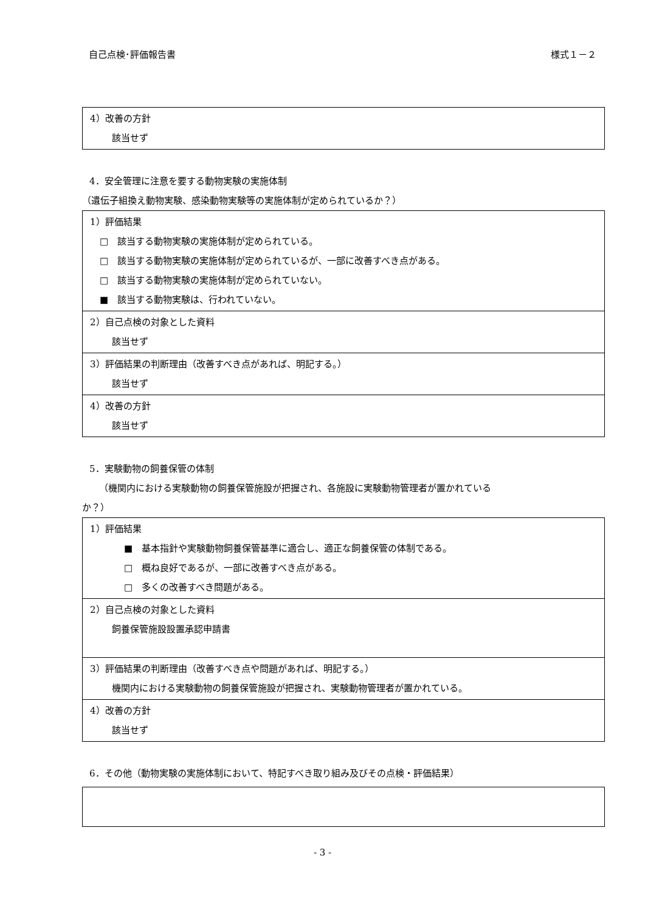自己点検･評価報告書 様式１－２
| 4）改善の方針 該当せず |
4．安全管理に注意を要する動物実験の実施体制
（遺伝子組換え動物実験、感染動物実験等の実施体制が定められているか？）
| 1）評価結果 □ 該当する動物実験の実施体制が定められている。 □ 該当する動物実験の実施体制が定められているが、一部に改善すべき点がある。 □ 該当する動物実験の実施体制が定められていない。 ■ 該当する動物実験は、行われていない。 |
| 2）自己点検の対象とした資料 該当せず |
| 3）評価結果の判断理由（改善すべき点があれば、明記する。） 該当せず |
| 4）改善の方針 該当せず |
5．実験動物の飼養保管の体制
（機関内における実験動物の飼養保管施設が把握され、各施設に実験動物管理者が置かれている
か？）
| 1）評価結果 ■ 基本指針や実験動物飼養保管基準に適合し、適正な飼養保管の体制である。 □ 概ね良好であるが、一部に改善すべき点がある。 □ 多くの改善すべき問題がある。 |
| 2）自己点検の対象とした資料 飼養保管施設設置承認申請書 |
| 3）評価結果の判断理由（改善すべき点や問題があれば、明記する。） 機関内における実験動物の飼養保管施設が把握され、実験動物管理者が置かれている。 |
| 4）改善の方針 該当せず |
6．その他（動物実験の実施体制において、特記すべき取り組み及びその点検・評価結果）
- 3 -